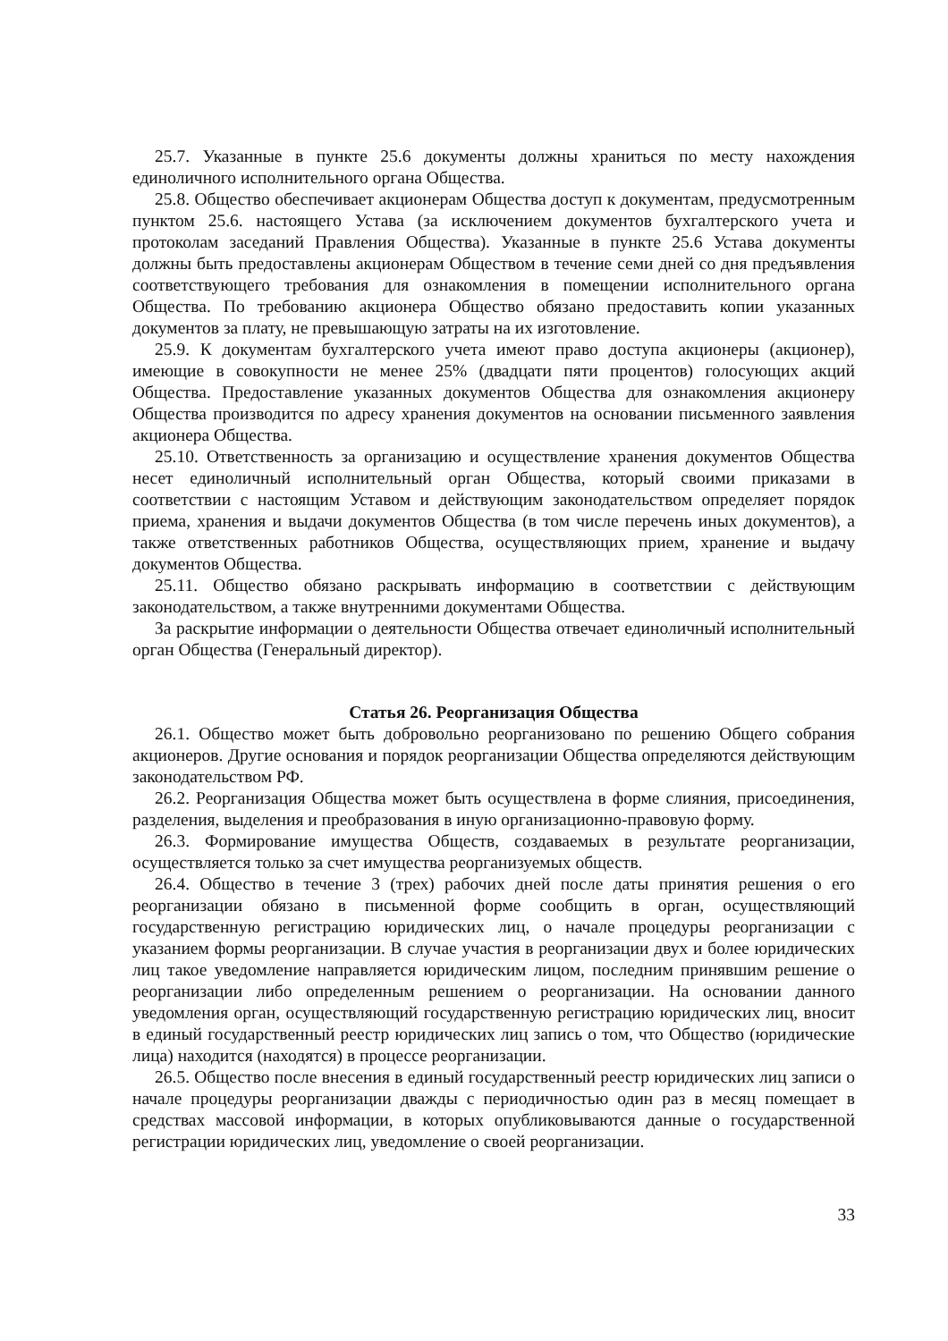25.7. Указанные в пункте 25.6 документы должны храниться по месту нахождения единоличного исполнительного органа Общества.
25.8. Общество обеспечивает акционерам Общества доступ к документам, предусмотренным пунктом 25.6. настоящего Устава (за исключением документов бухгалтерского учета и протоколам заседаний Правления Общества). Указанные в пункте 25.6 Устава документы должны быть предоставлены акционерам Обществом в течение семи дней со дня предъявления соответствующего требования для ознакомления в помещении исполнительного органа Общества. По требованию акционера Общество обязано предоставить копии указанных документов за плату, не превышающую затраты на их изготовление.
25.9. К документам бухгалтерского учета имеют право доступа акционеры (акционер), имеющие в совокупности не менее 25% (двадцати пяти процентов) голосующих акций Общества. Предоставление указанных документов Общества для ознакомления акционеру Общества производится по адресу хранения документов на основании письменного заявления акционера Общества.
25.10. Ответственность за организацию и осуществление хранения документов Общества несет единоличный исполнительный орган Общества, который своими приказами в соответствии с настоящим Уставом и действующим законодательством определяет порядок приема, хранения и выдачи документов Общества (в том числе перечень иных документов), а также ответственных работников Общества, осуществляющих прием, хранение и выдачу документов Общества.
25.11. Общество обязано раскрывать информацию в соответствии с действующим законодательством, а также внутренними документами Общества.
За раскрытие информации о деятельности Общества отвечает единоличный исполнительный орган Общества (Генеральный директор).
Статья 26. Реорганизация Общества
26.1. Общество может быть добровольно реорганизовано по решению Общего собрания акционеров. Другие основания и порядок реорганизации Общества определяются действующим законодательством РФ.
26.2. Реорганизация Общества может быть осуществлена в форме слияния, присоединения, разделения, выделения и преобразования в иную организационно-правовую форму.
26.3. Формирование имущества Обществ, создаваемых в результате реорганизации, осуществляется только за счет имущества реорганизуемых обществ.
26.4. Общество в течение 3 (трех) рабочих дней после даты принятия решения о его реорганизации обязано в письменной форме сообщить в орган, осуществляющий государственную регистрацию юридических лиц, о начале процедуры реорганизации с указанием формы реорганизации. В случае участия в реорганизации двух и более юридических лиц такое уведомление направляется юридическим лицом, последним принявшим решение о реорганизации либо определенным решением о реорганизации. На основании данного уведомления орган, осуществляющий государственную регистрацию юридических лиц, вносит в единый государственный реестр юридических лиц запись о том, что Общество (юридические лица) находится (находятся) в процессе реорганизации.
26.5. Общество после внесения в единый государственный реестр юридических лиц записи о начале процедуры реорганизации дважды с периодичностью один раз в месяц помещает в средствах массовой информации, в которых опубликовываются данные о государственной регистрации юридических лиц, уведомление о своей реорганизации.
33